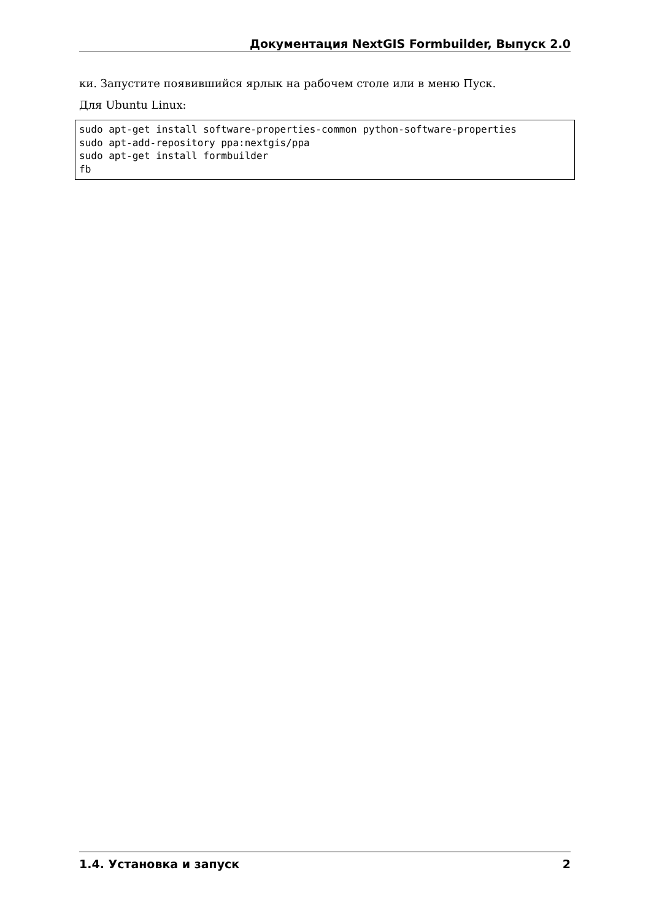Документация NextGIS Formbuilder, Выпуск 2.0
ки. Запустите появившийся ярлык на рабочем столе или в меню Пуск.
Для Ubuntu Linux:
sudo apt-get install software-properties-common python-software-properties
sudo apt-add-repository ppa:nextgis/ppa
sudo apt-get install formbuilder
fb
1.4. Установка и запуск 2